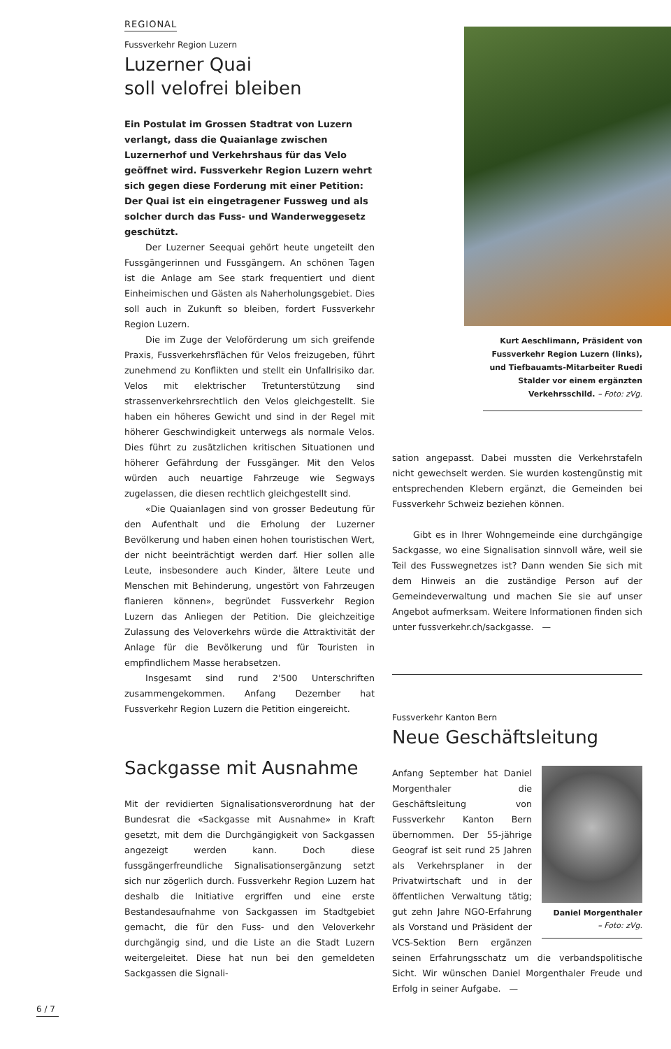REGIONAL
Fussverkehr Region Luzern
Luzerner Quai
soll velofrei bleiben
Ein Postulat im Grossen Stadtrat von Luzern verlangt, dass die Quaianlage zwischen Luzernerhof und Verkehrshaus für das Velo geöffnet wird. Fussverkehr Region Luzern wehrt sich gegen diese Forderung mit einer Petition: Der Quai ist ein eingetragener Fussweg und als solcher durch das Fuss- und Wanderweggesetz geschützt.
Der Luzerner Seequai gehört heute ungeteilt den Fussgängerinnen und Fussgängern. An schönen Tagen ist die Anlage am See stark frequentiert und dient Einheimischen und Gästen als Naherholungsgebiet. Dies soll auch in Zukunft so bleiben, fordert Fussverkehr Region Luzern.
Die im Zuge der Veloförderung um sich greifende Praxis, Fussverkehrsflächen für Velos freizugeben, führt zunehmend zu Konflikten und stellt ein Unfallrisiko dar. Velos mit elektrischer Tretunterstützung sind strassenverkehrsrechtlich den Velos gleichgestellt. Sie haben ein höheres Gewicht und sind in der Regel mit höherer Geschwindigkeit unterwegs als normale Velos. Dies führt zu zusätzlichen kritischen Situationen und höherer Gefährdung der Fussgänger. Mit den Velos würden auch neuartige Fahrzeuge wie Segways zugelassen, die diesen rechtlich gleichgestellt sind.
«Die Quaianlagen sind von grosser Bedeutung für den Aufenthalt und die Erholung der Luzerner Bevölkerung und haben einen hohen touristischen Wert, der nicht beeinträchtigt werden darf. Hier sollen alle Leute, insbesondere auch Kinder, ältere Leute und Menschen mit Behinderung, ungestört von Fahrzeugen flanieren können», begründet Fussverkehr Region Luzern das Anliegen der Petition. Die gleichzeitige Zulassung des Veloverkehrs würde die Attraktivität der Anlage für die Bevölkerung und für Touristen in empfindlichem Masse herabsetzen.
Insgesamt sind rund 2'500 Unterschriften zusammengekommen. Anfang Dezember hat Fussverkehr Region Luzern die Petition eingereicht.
Sackgasse mit Ausnahme
Mit der revidierten Signalisationsverordnung hat der Bundesrat die «Sackgasse mit Ausnahme» in Kraft gesetzt, mit dem die Durchgängigkeit von Sackgassen angezeigt werden kann. Doch diese fussgängerfreundliche Signalisationsergänzung setzt sich nur zögerlich durch. Fussverkehr Region Luzern hat deshalb die Initiative ergriffen und eine erste Bestandesaufnahme von Sackgassen im Stadtgebiet gemacht, die für den Fuss- und den Veloverkehr durchgängig sind, und die Liste an die Stadt Luzern weitergeleitet. Diese hat nun bei den gemeldeten Sackgassen die Signali-
Kurt Aeschlimann, Präsident von Fussverkehr Region Luzern (links), und Tiefbauamts-Mitarbeiter Ruedi Stalder vor einem ergänzten Verkehrsschild. – Foto: zVg.
sation angepasst. Dabei mussten die Verkehrstafeln nicht gewechselt werden. Sie wurden kostengünstig mit entsprechenden Klebern ergänzt, die Gemeinden bei Fussverkehr Schweiz beziehen können.
Gibt es in Ihrer Wohngemeinde eine durchgängige Sackgasse, wo eine Signalisation sinnvoll wäre, weil sie Teil des Fusswegnetzes ist? Dann wenden Sie sich mit dem Hinweis an die zuständige Person auf der Gemeindeverwaltung und machen Sie sie auf unser Angebot aufmerksam. Weitere Informationen finden sich unter fussverkehr.ch/sackgasse. —
Fussverkehr Kanton Bern
Neue Geschäftsleitung
Daniel Morgenthaler
– Foto: zVg.
Anfang September hat Daniel Morgenthaler die Geschäftsleitung von Fussverkehr Kanton Bern übernommen. Der 55-jährige Geograf ist seit rund 25 Jahren als Verkehrsplaner in der Privatwirtschaft und in der öffentlichen Verwaltung tätig; gut zehn Jahre NGO-Erfahrung als Vorstand und Präsident der VCS-Sektion Bern ergänzen seinen Erfahrungsschatz um die verbandspolitische Sicht. Wir wünschen Daniel Morgenthaler Freude und Erfolg in seiner Aufgabe. —
6 / 7